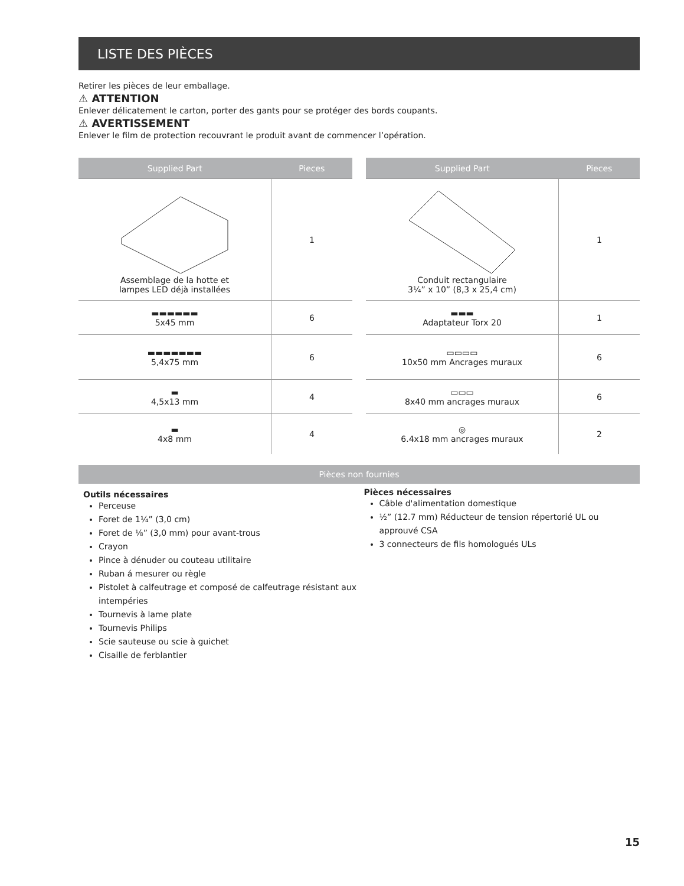LISTE DES PIÈCES
Retirer les pièces de leur emballage.
⚠ ATTENTION
Enlever délicatement le carton, porter des gants pour se protéger des bords coupants.
⚠ AVERTISSEMENT
Enlever le film de protection recouvrant le produit avant de commencer l’opération.
| Supplied Part | Pieces |
| --- | --- |
| Assemblage de la hotte et lampes LED déjà installées | 1 |
| ▬▬▬▬▬▬ 5x45 mm | 6 |
| ▬▬▬▬▬▬▬ 5,4x75 mm | 6 |
| ▬ 4,5x13 mm | 4 |
| ▬ 4x8 mm | 4 |
| Supplied Part | Pieces |
| --- | --- |
| Conduit rectangulaire 3¼” x 10” (8,3 x 25,4 cm) | 1 |
| ▬▬▬ Adaptateur Torx 20 | 1 |
| ▭▭▭▭ 10x50 mm Ancrages muraux | 6 |
| ▭▭▭ 8x40 mm ancrages muraux | 6 |
| ◎ 6.4x18 mm ancrages muraux | 2 |
Pièces non fournies
Outils nécessaires
Perceuse
Foret de 1¼” (3,0 cm)
Foret de ⅛” (3,0 mm) pour avant-trous
Crayon
Pince à dénuder ou couteau utilitaire
Ruban á mesurer ou règle
Pistolet à calfeutrage et composé de calfeutrage résistant aux intempéries
Tournevis à lame plate
Tournevis Philips
Scie sauteuse ou scie à guichet
Cisaille de ferblantier
Pièces nécessaires
Câble d'alimentation domestique
½” (12.7 mm) Réducteur de tension répertorié UL ou approuvé CSA
3 connecteurs de fils homologués ULs
15